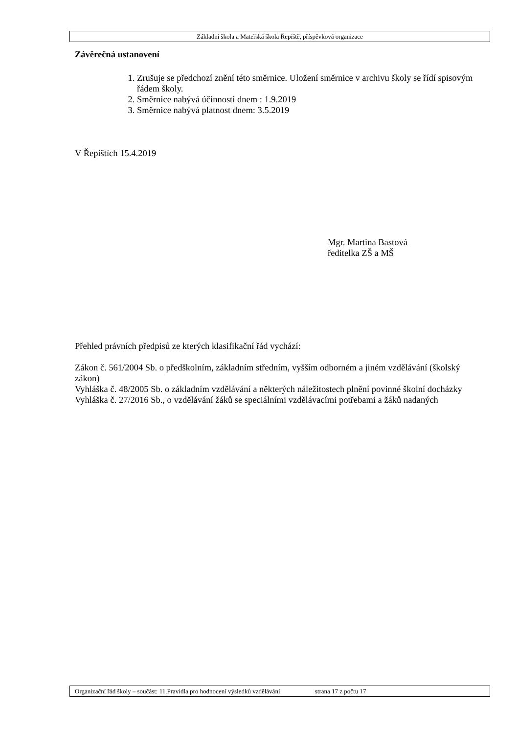Základní škola a Mateřská škola Řepiště, příspěvková organizace
Závěrečná ustanovení
1. Zrušuje se předchozí znění této směrnice. Uložení směrnice v archivu školy se řídí spisovým řádem školy.
2. Směrnice nabývá účinnosti dnem : 1.9.2019
3. Směrnice nabývá platnost dnem: 3.5.2019
V Řepištích 15.4.2019
Mgr. Martina Bastová
ředitelka ZŠ a MŠ
Přehled právních předpisů ze kterých klasifikační řád vychází:
Zákon č. 561/2004 Sb. o předškolním, základním středním, vyšším odborném a jiném vzdělávání (školský zákon)
Vyhláška č. 48/2005 Sb. o základním vzdělávání a některých náležitostech plnění povinné školní docházky
Vyhláška č. 27/2016 Sb., o vzdělávání žáků se speciálními vzdělávacími potřebami a žáků nadaných
Organizační řád školy – součást: 11.Pravidla pro hodnocení výsledků vzdělávání strana 17 z počtu 17